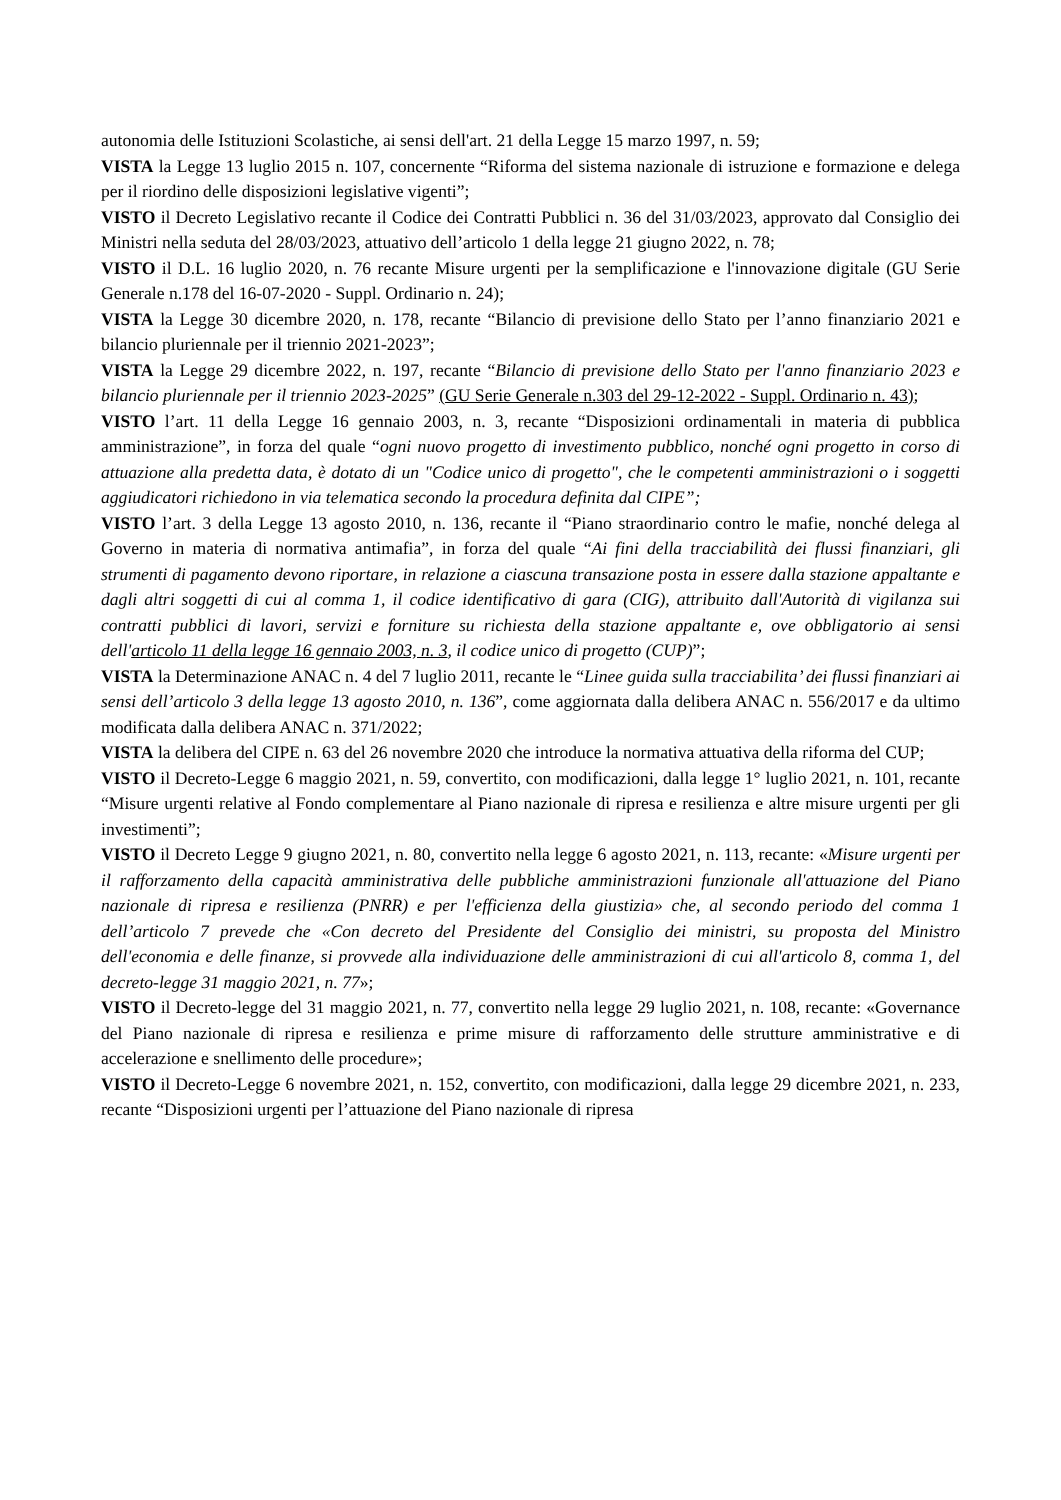autonomia delle Istituzioni Scolastiche, ai sensi dell'art. 21 della Legge 15 marzo 1997, n. 59;
VISTA la Legge 13 luglio 2015 n. 107, concernente “Riforma del sistema nazionale di istruzione e formazione e delega per il riordino delle disposizioni legislative vigenti”;
VISTO il Decreto Legislativo recante il Codice dei Contratti Pubblici n. 36 del 31/03/2023, approvato dal Consiglio dei Ministri nella seduta del 28/03/2023, attuativo dell’articolo 1 della legge 21 giugno 2022, n. 78;
VISTO il D.L. 16 luglio 2020, n. 76 recante Misure urgenti per la semplificazione e l'innovazione digitale (GU Serie Generale n.178 del 16-07-2020 - Suppl. Ordinario n. 24);
VISTA la Legge 30 dicembre 2020, n. 178, recante “Bilancio di previsione dello Stato per l’anno finanziario 2021 e bilancio pluriennale per il triennio 2021-2023”;
VISTA la Legge 29 dicembre 2022, n. 197, recante “Bilancio di previsione dello Stato per l'anno finanziario 2023 e bilancio pluriennale per il triennio 2023-2025” (GU Serie Generale n.303 del 29-12-2022 - Suppl. Ordinario n. 43);
VISTO l’art. 11 della Legge 16 gennaio 2003, n. 3, recante “Disposizioni ordinamentali in materia di pubblica amministrazione”, in forza del quale “ogni nuovo progetto di investimento pubblico, nonché ogni progetto in corso di attuazione alla predetta data, è dotato di un "Codice unico di progetto", che le competenti amministrazioni o i soggetti aggiudicatori richiedono in via telematica secondo la procedura definita dal CIPE”;
VISTO l’art. 3 della Legge 13 agosto 2010, n. 136, recante il “Piano straordinario contro le mafie, nonché delega al Governo in materia di normativa antimafia”, in forza del quale “Ai fini della tracciabilità dei flussi finanziari, gli strumenti di pagamento devono riportare, in relazione a ciascuna transazione posta in essere dalla stazione appaltante e dagli altri soggetti di cui al comma 1, il codice identificativo di gara (CIG), attribuito dall'Autorità di vigilanza sui contratti pubblici di lavori, servizi e forniture su richiesta della stazione appaltante e, ove obbligatorio ai sensi dell'articolo 11 della legge 16 gennaio 2003, n. 3, il codice unico di progetto (CUP)”;
VISTA la Determinazione ANAC n. 4 del 7 luglio 2011, recante le “Linee guida sulla tracciabilita’ dei flussi finanziari ai sensi dell’articolo 3 della legge 13 agosto 2010, n. 136”, come aggiornata dalla delibera ANAC n. 556/2017 e da ultimo modificata dalla delibera ANAC n. 371/2022;
VISTA la delibera del CIPE n. 63 del 26 novembre 2020 che introduce la normativa attuativa della riforma del CUP;
VISTO il Decreto-Legge 6 maggio 2021, n. 59, convertito, con modificazioni, dalla legge 1° luglio 2021, n. 101, recante “Misure urgenti relative al Fondo complementare al Piano nazionale di ripresa e resilienza e altre misure urgenti per gli investimenti”;
VISTO il Decreto Legge 9 giugno 2021, n. 80, convertito nella legge 6 agosto 2021, n. 113, recante: «Misure urgenti per il rafforzamento della capacità amministrativa delle pubbliche amministrazioni funzionale all'attuazione del Piano nazionale di ripresa e resilienza (PNRR) e per l'efficienza della giustizia» che, al secondo periodo del comma 1 dell’articolo 7 prevede che «Con decreto del Presidente del Consiglio dei ministri, su proposta del Ministro dell'economia e delle finanze, si provvede alla individuazione delle amministrazioni di cui all'articolo 8, comma 1, del decreto-legge 31 maggio 2021, n. 77»;
VISTO il Decreto-legge del 31 maggio 2021, n. 77, convertito nella legge 29 luglio 2021, n. 108, recante: «Governance del Piano nazionale di ripresa e resilienza e prime misure di rafforzamento delle strutture amministrative e di accelerazione e snellimento delle procedure»;
VISTO il Decreto-Legge 6 novembre 2021, n. 152, convertito, con modificazioni, dalla legge 29 dicembre 2021, n. 233, recante “Disposizioni urgenti per l’attuazione del Piano nazionale di ripresa